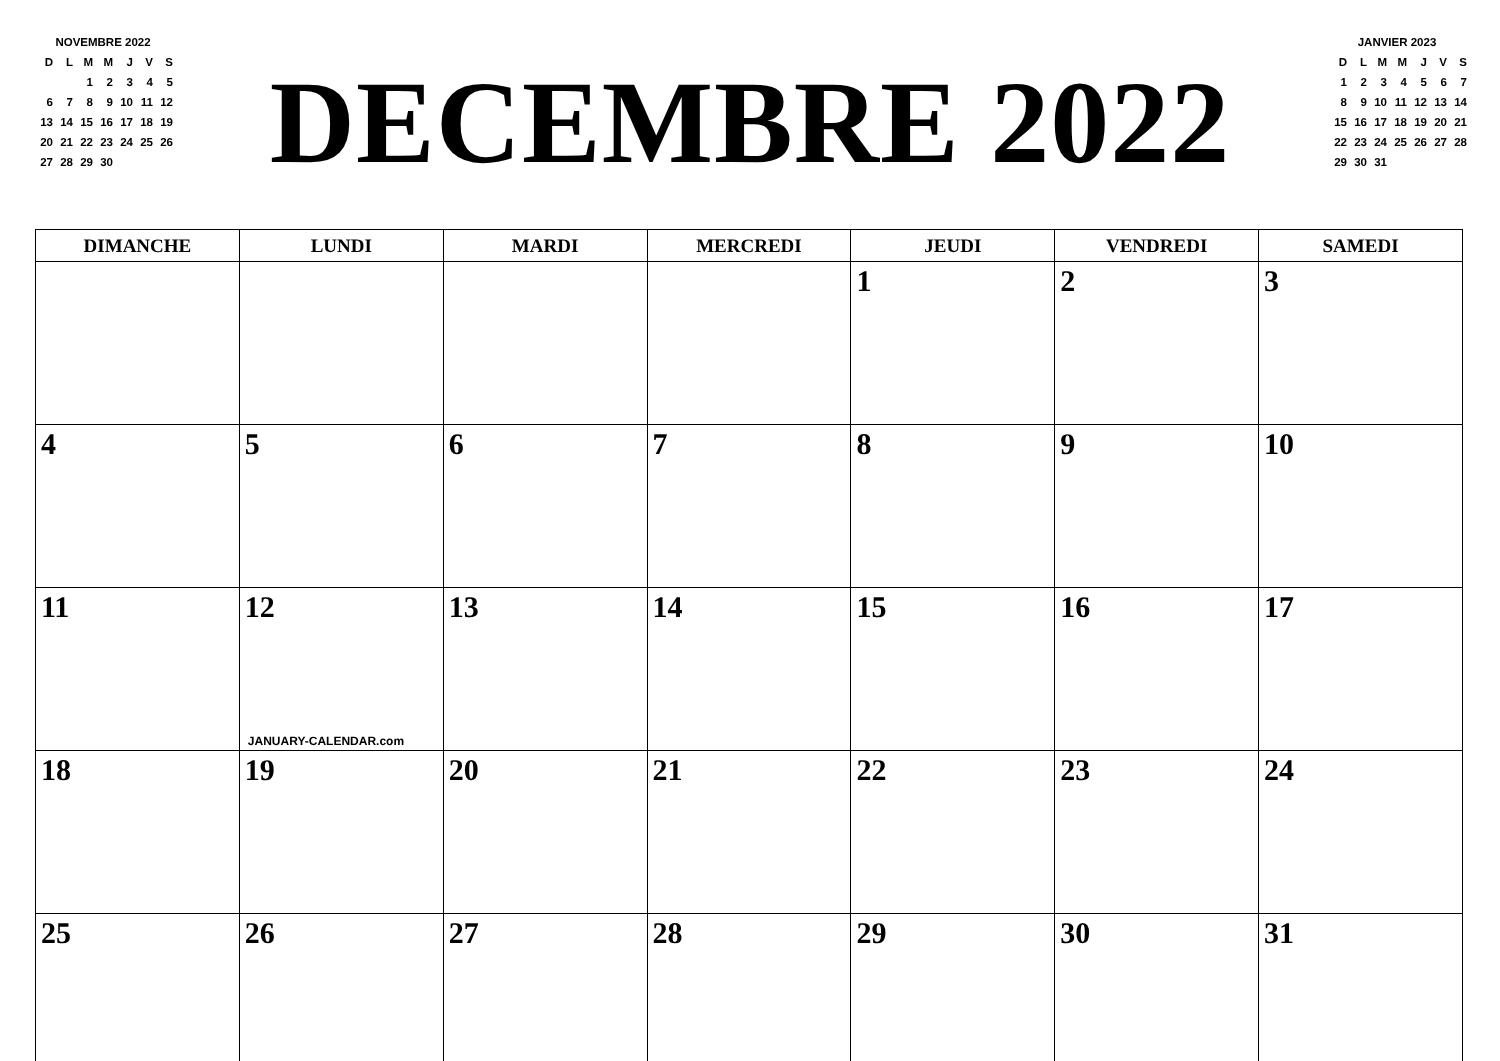NOVEMBRE 2022
| D | L | M | M | J | V | S |
| | | 1 | 2 | 3 | 4 | 5 |
| 6 | 7 | 8 | 9 | 10 | 11 | 12 |
| 13 | 14 | 15 | 16 | 17 | 18 | 19 |
| 20 | 21 | 22 | 23 | 24 | 25 | 26 |
| 27 | 28 | 29 | 30 | | | |
DECEMBRE 2022
JANVIER 2023
| D | L | M | M | J | V | S |
| 1 | 2 | 3 | 4 | 5 | 6 | 7 |
| 8 | 9 | 10 | 11 | 12 | 13 | 14 |
| 15 | 16 | 17 | 18 | 19 | 20 | 21 |
| 22 | 23 | 24 | 25 | 26 | 27 | 28 |
| 29 | 30 | 31 | | | | |
| DIMANCHE | LUNDI | MARDI | MERCREDI | JEUDI | VENDREDI | SAMEDI |
| --- | --- | --- | --- | --- | --- | --- |
| | | | | 1 | 2 | 3 |
| 4 | 5 | 6 | 7 | 8 | 9 | 10 |
| 11 | 12 JANUARY-CALENDAR.com | 13 | 14 | 15 | 16 | 17 |
| 18 | 19 | 20 | 21 | 22 | 23 | 24 |
| 25 | 26 | 27 | 28 | 29 | 30 | 31 |